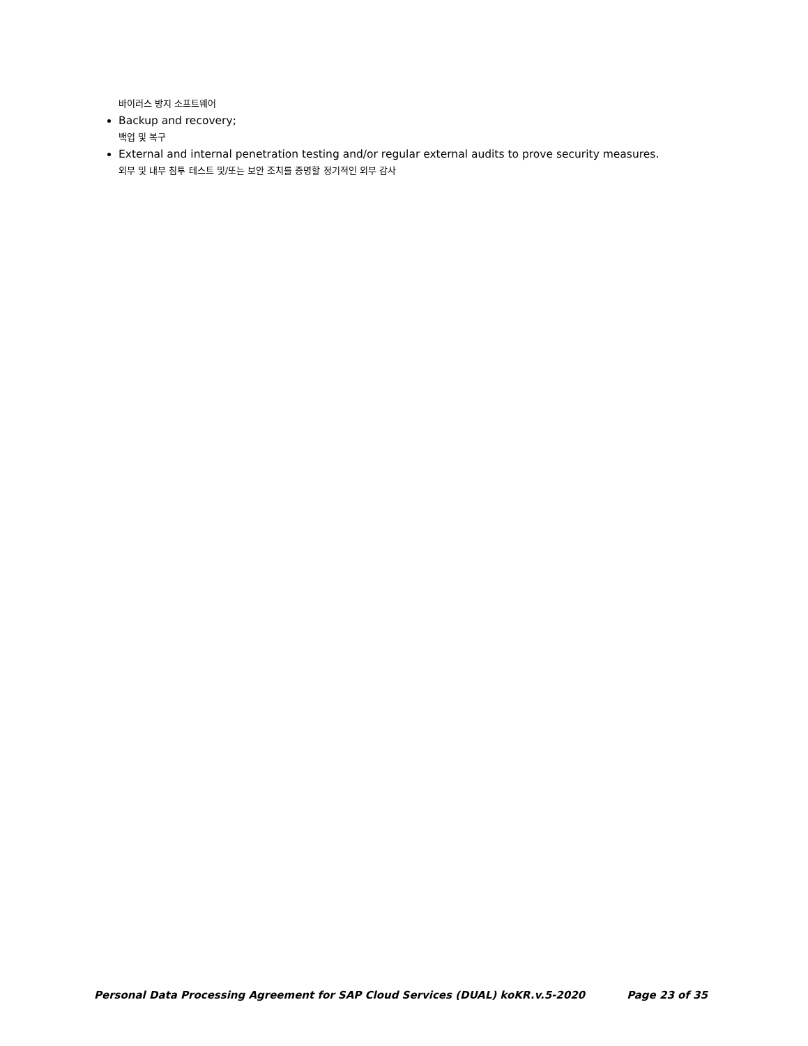바이러스 방지 소프트웨어
Backup and recovery;
백업 및 복구
External and internal penetration testing and/or regular external audits to prove security measures.
외부 및 내부 침투 테스트 및/또는 보안 조치를 증명할 정기적인 외부 감사
Personal Data Processing Agreement for SAP Cloud Services (DUAL) koKR.v.5-2020 Page 23 of 35